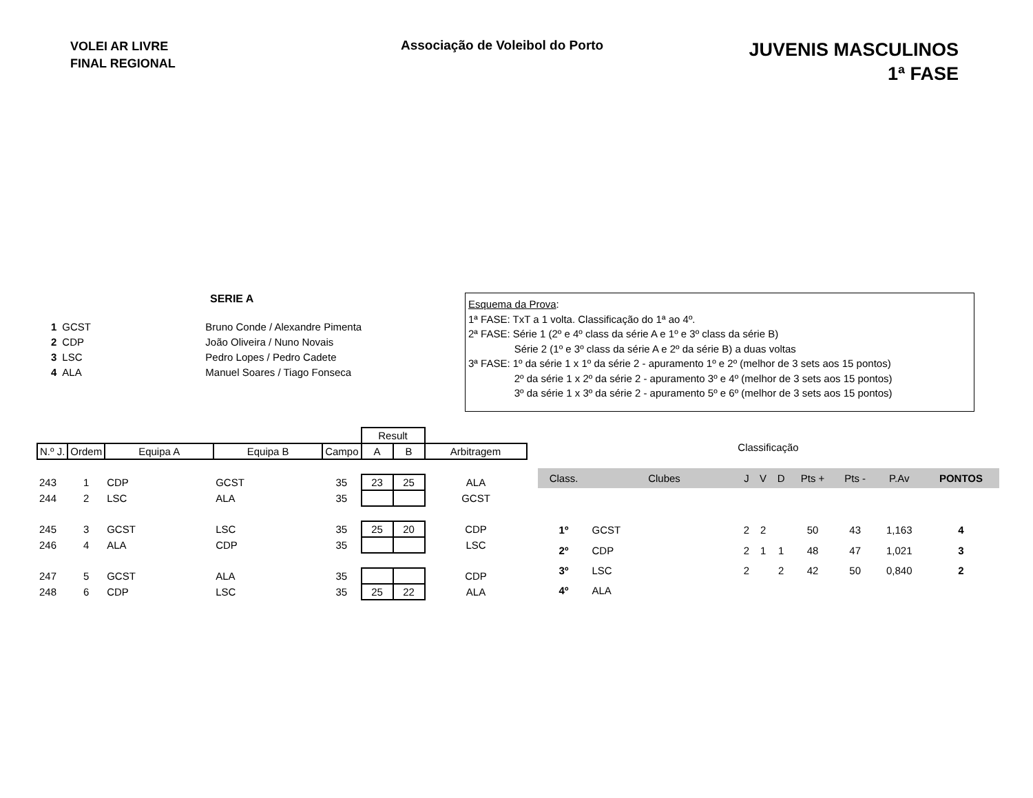VOLEI AR LIVRE
FINAL REGIONAL
Associação de Voleibol do Porto
JUVENIS MASCULINOS
1ª FASE
SERIE A
| 1 | GCST | Bruno Conde / Alexandre Pimenta |
| 2 | CDP | João Oliveira / Nuno Novais |
| 3 | LSC | Pedro Lopes / Pedro Cadete |
| 4 | ALA | Manuel Soares / Tiago Fonseca |
Esquema da Prova:
1ª FASE: TxT a 1 volta. Classificação do 1ª ao 4º.
2ª FASE: Série 1 (2º e 4º class da série A e 1º e 3º class da série B)
Série 2 (1º e 3º class da série A e 2º da série B) a duas voltas
3ª FASE: 1º da série 1 x 1º da série 2 - apuramento 1º e 2º (melhor de 3 sets aos 15 pontos)
2º da série 1 x 2º da série 2 - apuramento 3º e 4º (melhor de 3 sets aos 15 pontos)
3º da série 1 x 3º da série 2 - apuramento 5º e 6º (melhor de 3 sets aos 15 pontos)
| | | | | | Result | | |
| --- | --- | --- | --- | --- | --- | --- | --- |
| N.º J. | Ordem | Equipa A | Equipa B | Campo | A | B | Arbitragem |
| 243 | 1 | CDP | GCST | 35 | 23 | 25 | ALA |
| 244 | 2 | LSC | ALA | 35 | | | GCST |
| 245 | 3 | GCST | LSC | 35 | 25 | 20 | CDP |
| 246 | 4 | ALA | CDP | 35 | | | LSC |
| 247 | 5 | GCST | ALA | 35 | | | CDP |
| 248 | 6 | CDP | LSC | 35 | 25 | 22 | ALA |
| Classificação | | | | | | | | |
| Class. | Clubes | J | V | D | Pts + | Pts - | P.Av | PONTOS |
| 1º | GCST | 2 | 2 | | 50 | 43 | 1,163 | 4 |
| 2º | CDP | 2 | 1 | 1 | 48 | 47 | 1,021 | 3 |
| 3º | LSC | 2 | | 2 | 42 | 50 | 0,840 | 2 |
| 4º | ALA | | | | | | | |